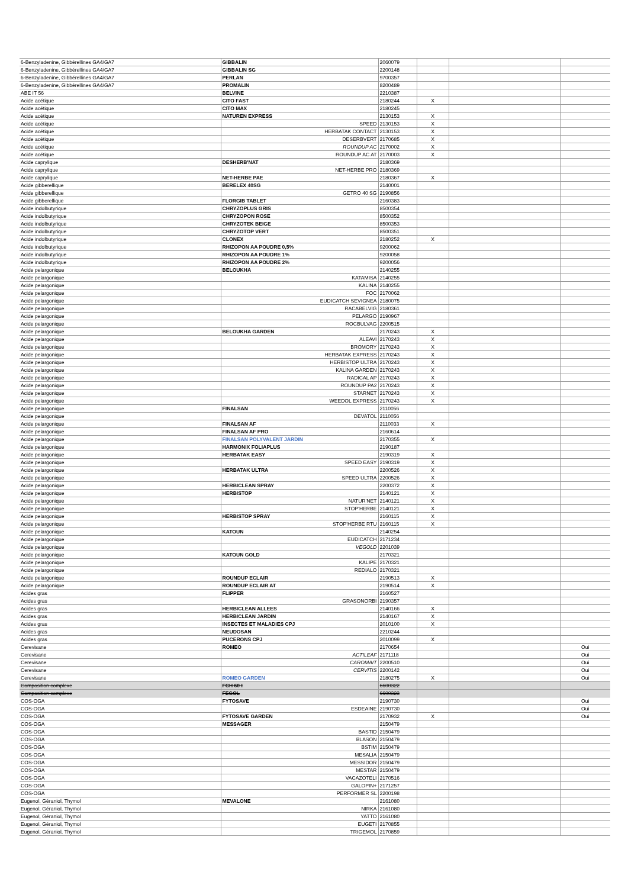| 6-Benzyladenine, Gibbérellines GA4/GA7 | GIBBALIN | 2060079 | | | |
| 6-Benzyladenine, Gibbérellines GA4/GA7 | GIBBALIN SG | 2200148 | | | |
| 6-Benzyladenine, Gibbérellines GA4/GA7 | PERLAN | 9700357 | | | |
| 6-Benzyladenine, Gibbérellines GA4/GA7 | PROMALIN | 8200489 | | | |
| ABE IT 56 | BELVINE | 2210387 | | | |
| Acide acétique | CITO FAST | 2180244 | X | | |
| Acide acétique | CITO MAX | 2180245 | | | |
| Acide acétique | NATUREN EXPRESS | 2130153 | X | | |
| Acide acétique | SPEED | 2130153 | X | | |
| Acide acétique | HERBATAK CONTACT | 2130153 | X | | |
| Acide acétique | DESERBVERT | 2170685 | X | | |
| Acide acétique | ROUNDUP AC | 2170002 | X | | |
| Acide acétique | ROUNDUP AC AT | 2170003 | X | | |
| Acide caprylique | DESHERB'NAT | 2180369 | | | |
| Acide caprylique | NET-HERBE PRO | 2180369 | | | |
| Acide caprylique | NET-HERBE PAE | 2180367 | X | | |
| Acide gibberellique | BERELEX 40SG | 2140001 | | | |
| Acide gibberellique | GETRO 40 SG | 2190856 | | | |
| Acide gibberellique | FLORGIB TABLET | 2160383 | | | |
| Acide indolbutyrique | CHRYZOPLUS GRIS | 8500354 | | | |
| Acide indolbutyrique | CHRYZOPON ROSE | 8500352 | | | |
| Acide indolbutyrique | CHRYZOTEK BEIGE | 8500353 | | | |
| Acide indolbutyrique | CHRYZOTOP VERT | 8500351 | | | |
| Acide indolbutyrique | CLONEX | 2180252 | X | | |
| Acide indolbutyrique | RHIZOPON AA POUDRE 0,5% | 9200062 | | | |
| Acide indolbutyrique | RHIZOPON AA POUDRE 1% | 9200058 | | | |
| Acide indolbutyrique | RHIZOPON AA POUDRE 2% | 9200056 | | | |
| Acide pelargonique | BELOUKHA | 2140255 | | | |
| Acide pelargonique | KATAMISA | 2140255 | | | |
| Acide pelargonique | KALINA | 2140255 | | | |
| Acide pelargonique | FOC | 2170062 | | | |
| Acide pelargonique | EUDICATCH SEVIGNEA | 2180075 | | | |
| Acide pelargonique | RACABELVIG | 2180361 | | | |
| Acide pelargonique | PELARGO | 2190967 | | | |
| Acide pelargonique | ROCBULVAG | 2200515 | | | |
| Acide pelargonique | BELOUKHA GARDEN | 2170243 | X | | |
| Acide pelargonique | ALEAVI | 2170243 | X | | |
| Acide pelargonique | BROMORY | 2170243 | X | | |
| Acide pelargonique | HERBATAK EXPRESS | 2170243 | X | | |
| Acide pelargonique | HERBISTOP ULTRA | 2170243 | X | | |
| Acide pelargonique | KALINA GARDEN | 2170243 | X | | |
| Acide pelargonique | RADICAL AP | 2170243 | X | | |
| Acide pelargonique | ROUNDUP PA2 | 2170243 | X | | |
| Acide pelargonique | STARNET | 2170243 | X | | |
| Acide pelargonique | WEEDOL EXPRESS | 2170243 | X | | |
| Acide pelargonique | FINALSAN | 2110056 | | | |
| Acide pelargonique | DEVATOL | 2110056 | | | |
| Acide pelargonique | FINALSAN AF | 2110033 | X | | |
| Acide pelargonique | FINALSAN AF PRO | 2160614 | | | |
| Acide pelargonique | FINALSAN POLYVALENT JARDIN | 2170355 | X | | |
| Acide pelargonique | HARMONIX FOLIAPLUS | 2190187 | | | |
| Acide pelargonique | HERBATAK EASY | 2190319 | X | | |
| Acide pelargonique | SPEED EASY | 2190319 | X | | |
| Acide pelargonique | HERBATAK ULTRA | 2200526 | X | | |
| Acide pelargonique | SPEED ULTRA | 2200526 | X | | |
| Acide pelargonique | HERBICLEAN SPRAY | 2200372 | X | | |
| Acide pelargonique | HERBISTOP | 2140121 | X | | |
| Acide pelargonique | NATUR'NET | 2140121 | X | | |
| Acide pelargonique | STOP'HERBE | 2140121 | X | | |
| Acide pelargonique | HERBISTOP SPRAY | 2160115 | X | | |
| Acide pelargonique | STOP'HERBE RTU | 2160115 | X | | |
| Acide pelargonique | KATOUN | 2140254 | | | |
| Acide pelargonique | EUDICATCH | 2171234 | | | |
| Acide pelargonique | VEGOLD | 2201039 | | | |
| Acide pelargonique | KATOUN GOLD | 2170321 | | | |
| Acide pelargonique | KALIPE | 2170321 | | | |
| Acide pelargonique | REDIALO | 2170321 | | | |
| Acide pelargonique | ROUNDUP ECLAIR | 2190513 | X | | |
| Acide pelargonique | ROUNDUP ECLAIR AT | 2190514 | X | | |
| Acides gras | FLIPPER | 2160527 | | | |
| Acides gras | GRASONORBI | 2190357 | | | |
| Acides gras | HERBICLEAN ALLEES | 2140166 | X | | |
| Acides gras | HERBICLEAN JARDIN | 2140167 | X | | |
| Acides gras | INSECTES ET MALADIES CPJ | 2010100 | X | | |
| Acides gras | NEUDOSAN | 2210244 | | | |
| Acides gras | PUCERONS CPJ | 2010099 | X | | |
| Cerevisane | ROMEO | 2170654 | | | Oui |
| Cerevisane | ACTILEAF | 2171118 | | | Oui |
| Cerevisane | CAROMAIT | 2200510 | | | Oui |
| Cerevisane | CERVITIS | 2200142 | | | Oui |
| Cerevisane | ROMEO GARDEN | 2180275 | X | | Oui |
| Composition complexe | FCH 60 I | 6600322 | | | |
| Composition complexe | FEGOL | 6600323 | | | |
| COS-OGA | FYTOSAVE | 2190730 | | | Oui |
| COS-OGA | ESDEAINE | 2190730 | | | Oui |
| COS-OGA | FYTOSAVE GARDEN | 2170932 | X | | Oui |
| COS-OGA | MESSAGER | 2150479 | | | |
| COS-OGA | BASTID | 2150479 | | | |
| COS-OGA | BLASON | 2150479 | | | |
| COS-OGA | BSTIM | 2150479 | | | |
| COS-OGA | MESALIA | 2150479 | | | |
| COS-OGA | MESSIDOR | 2150479 | | | |
| COS-OGA | MESTAR | 2150479 | | | |
| COS-OGA | VACAZOTELI | 2170516 | | | |
| COS-OGA | GALOPIN+ | 2171257 | | | |
| COS-OGA | PERFORMER SL | 2200198 | | | |
| Eugenol, Géraniol, Thymol | MEVALONE | 2161080 | | | |
| Eugenol, Géraniol, Thymol | NIRKA | 2161080 | | | |
| Eugenol, Géraniol, Thymol | YATTO | 2161080 | | | |
| Eugenol, Géraniol, Thymol | EUGETI | 2170855 | | | |
| Eugenol, Géraniol, Thymol | TRIGEMOL | 2170859 | | | |